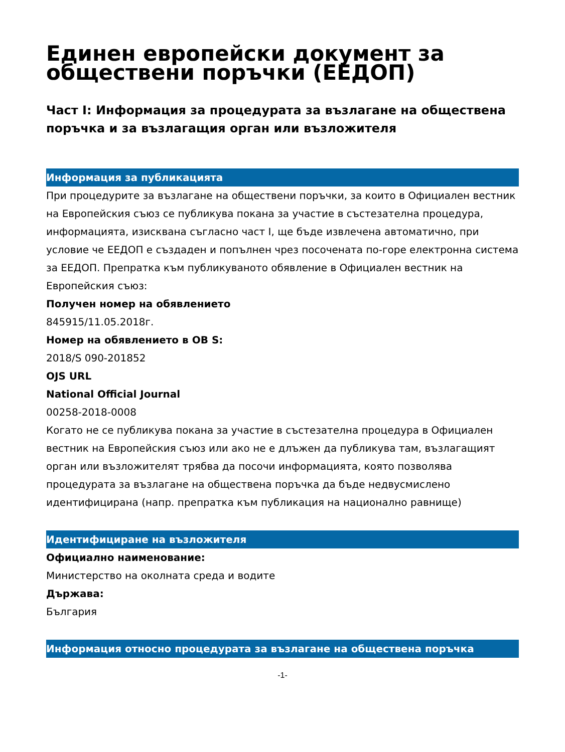Единен европейски документ за обществени поръчки (ЕЕДОП)
Част I: Информация за процедурата за възлагане на обществена поръчка и за възлагащия орган или възложителя
Информация за публикацията
При процедурите за възлагане на обществени поръчки, за които в Официален вестник на Европейския съюз се публикува покана за участие в състезателна процедура, информацията, изисквана съгласно част I, ще бъде извлечена автоматично, при условие че ЕЕДОП е създаден и попълнен чрез посочената по-горе електронна система за ЕЕДОП. Препратка към публикуваното обявление в Официален вестник на Европейския съюз:
Получен номер на обявлението
845915/11.05.2018г.
Номер на обявлението в ОВ S:
2018/S 090-201852
OJS URL
National Official Journal
00258-2018-0008
Когато не се публикува покана за участие в състезателна процедура в Официален вестник на Европейския съюз или ако не е длъжен да публикува там, възлагащият орган или възложителят трябва да посочи информацията, която позволява процедурата за възлагане на обществена поръчка да бъде недвусмислено идентифицирана (напр. препратка към публикация на национално равнище)
Идентифициране на възложителя
Официално наименование:
Министерство на околната среда и водите
Държава:
България
Информация относно процедурата за възлагане на обществена поръчка
-1-